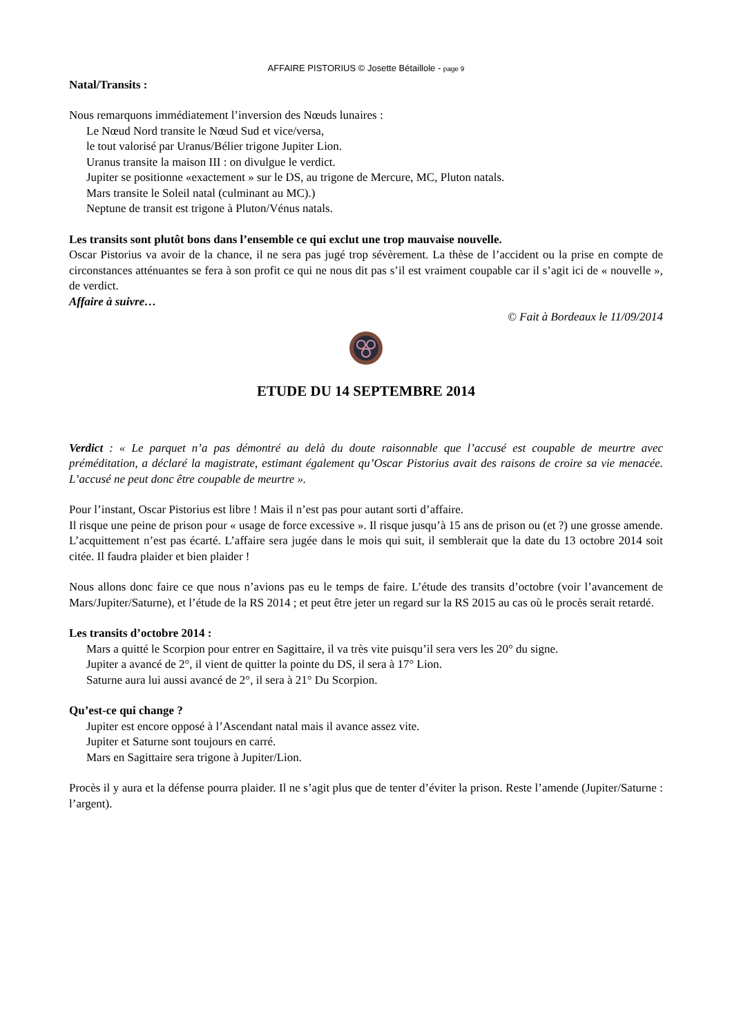AFFAIRE PISTORIUS © Josette Bétaillole - page 9
Natal/Transits :
Nous remarquons immédiatement l’inversion des Nœuds lunaires :
Le Nœud Nord transite le Nœud Sud et vice/versa,
le tout valorisé par Uranus/Bélier trigone Jupiter Lion.
Uranus transite la maison III : on divulgue le verdict.
Jupiter se positionne «exactement » sur le DS, au trigone de Mercure, MC, Pluton natals.
Mars transite le Soleil natal (culminant au MC).)
Neptune de transit est trigone à Pluton/Vénus natals.
Les transits sont plutôt bons dans l’ensemble ce qui exclut une trop mauvaise nouvelle.
Oscar Pistorius va avoir de la chance, il ne sera pas jugé trop sévèrement. La thèse de l’accident ou la prise en compte de circonstances atténuantes se fera à son profit ce qui ne nous dit pas s’il est vraiment coupable car il s’agit ici de « nouvelle », de verdict.
Affaire à suivre…
© Fait à Bordeaux le 11/09/2014
ETUDE DU 14 SEPTEMBRE 2014
Verdict : « Le parquet n’a pas démontré au delà du doute raisonnable que l’accusé est coupable de meurtre avec préméditation, a déclaré la magistrate, estimant également qu’Oscar Pistorius avait des raisons de croire sa vie menacée. L’accusé ne peut donc être coupable de meurtre ».
Pour l’instant, Oscar Pistorius est libre ! Mais il n’est pas pour autant sorti d’affaire.
Il risque une peine de prison pour « usage de force excessive ». Il risque jusqu’à 15 ans de prison ou (et ?) une grosse amende. L’acquittement n’est pas écarté. L’affaire sera jugée dans le mois qui suit, il semblerait que la date du 13 octobre 2014 soit citée. Il faudra plaider et bien plaider !
Nous allons donc faire ce que nous n’avions pas eu le temps de faire. L’étude des transits d’octobre (voir l’avancement de Mars/Jupiter/Saturne), et l’étude de la RS 2014 ; et peut être jeter un regard sur la RS 2015 au cas où le procès serait retardé.
Les transits d’octobre 2014 :
Mars a quitté le Scorpion pour entrer en Sagittaire, il va très vite puisqu’il sera vers les 20° du signe.
Jupiter a avancé de 2°, il vient de quitter la pointe du DS, il sera à 17° Lion.
Saturne aura lui aussi avancé de 2°, il sera à 21° Du Scorpion.
Qu’est-ce qui change ?
Jupiter est encore opposé à l’Ascendant natal mais il avance assez vite.
Jupiter et Saturne sont toujours en carré.
Mars en Sagittaire sera trigone à Jupiter/Lion.
Procès il y aura et la défense pourra plaider. Il ne s’agit plus que de tenter d’éviter la prison. Reste l’amende (Jupiter/Saturne : l’argent).